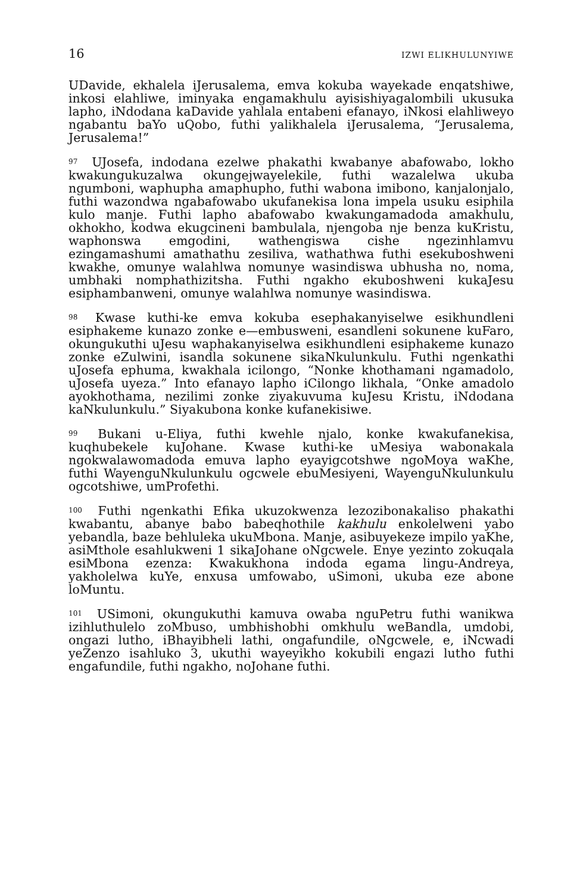16 IZWI ELIKHULUNYIWE
UDavide, ekhalela iJerusalema, emva kokuba wayekade enqatshiwe, inkosi elahliwe, iminyaka engamakhulu ayisishiyagalombili ukusuka lapho, iNdodana kaDavide yahlala entabeni efanayo, iNkosi elahliweyo ngabantu baYo uQobo, futhi yalikhalela iJerusalema, “Jerusalema, Jerusalema!”
<sup>97</sup> UJosefa, indodana ezelwe phakathi kwabanye abafowabo, lokho kwakungukuzalwa okungejwayelekile, futhi wazalelwa ukuba ngumboni, waphupha amaphupho, futhi wabona imibono, kanjalonjalo, futhi wazondwa ngabafowabo ukufanekisa lona impela usuku esiphila kulo manje. Futhi lapho abafowabo kwakungamadoda amakhulu, okhokho, kodwa ekugcineni bambulala, njengoba nje benza kuKristu, waphonswa emgodini, wathengiswa cishe ngezinhlamvu ezingamashumi amathathu zesiliva, wathathwa futhi esekuboshweni kwakhe, omunye walahlwa nomunye wasindiswa ubhusha no, noma, umbhaki nomphathizitsha. Futhi ngakho ekuboshweni kukaJesu esiphambanweni, omunye walahlwa nomunye wasindiswa.
<sup>98</sup> Kwase kuthi-ke emva kokuba esephakanyiselwe esikhundleni esiphakeme kunazo zonke e—embusweni, esandleni sokunene kuFaro, okungukuthi uJesu waphakanyiselwa esikhundleni esiphakeme kunazo zonke eZulwini, isandla sokunene sikaNkulunkulu. Futhi ngenkathi uJosefa ephuma, kwakhala icilongo, “Nonke khothamani ngamadolo, uJosefa uyeza.” Into efanayo lapho iCilongo likhala, “Onke amadolo ayokhothama, nezilimi zonke ziyakuvuma kuJesu Kristu, iNdodana kaNkulunkulu.” Siyakubona konke kufanekisiwe.
<sup>99</sup> Bukani u-Eliya, futhi kwehle njalo, konke kwakufanekisa, kuqhubekele kuJohane. Kwase kuthi-ke uMesiya wabonakala ngokwalawomadoda emuva lapho eyayigcotshwe ngoMoya waKhe, futhi WayenguNkulunkulu ogcwele ebuMesiyeni, WayenguNkulunkulu ogcotshiwe, umProfethi.
<sup>100</sup> Futhi ngenkathi Efika ukuzokwenza lezozibonakaliso phakathi kwabantu, abanye babo babeqhothile kakhulu enkolelweni yabo yebandla, baze behluleka ukuMbona. Manje, asibuyekeze impilo yaKhe, asiMthole esahlukweni 1 sikaJohane oNgcwele. Enye yezinto zokuqala esiMbona ezenza: Kwakukhona indoda egama lingu-Andreya, yakholelwa kuYe, enxusa umfowabo, uSimoni, ukuba eze abone loMuntu.
<sup>101</sup> USimoni, okungukuthi kamuva owaba nguPetru futhi wanikwa izihluthulelo zoMbuso, umbhishobhi omkhulu weBandla, umdobi, ongazi lutho, iBhayibheli lathi, ongafundile, oNgcwele, e, iNcwadi yeZenzo isahluko 3, ukuthi wayeyikho kokubili engazi lutho futhi engafundile, futhi ngakho, noJohane futhi.